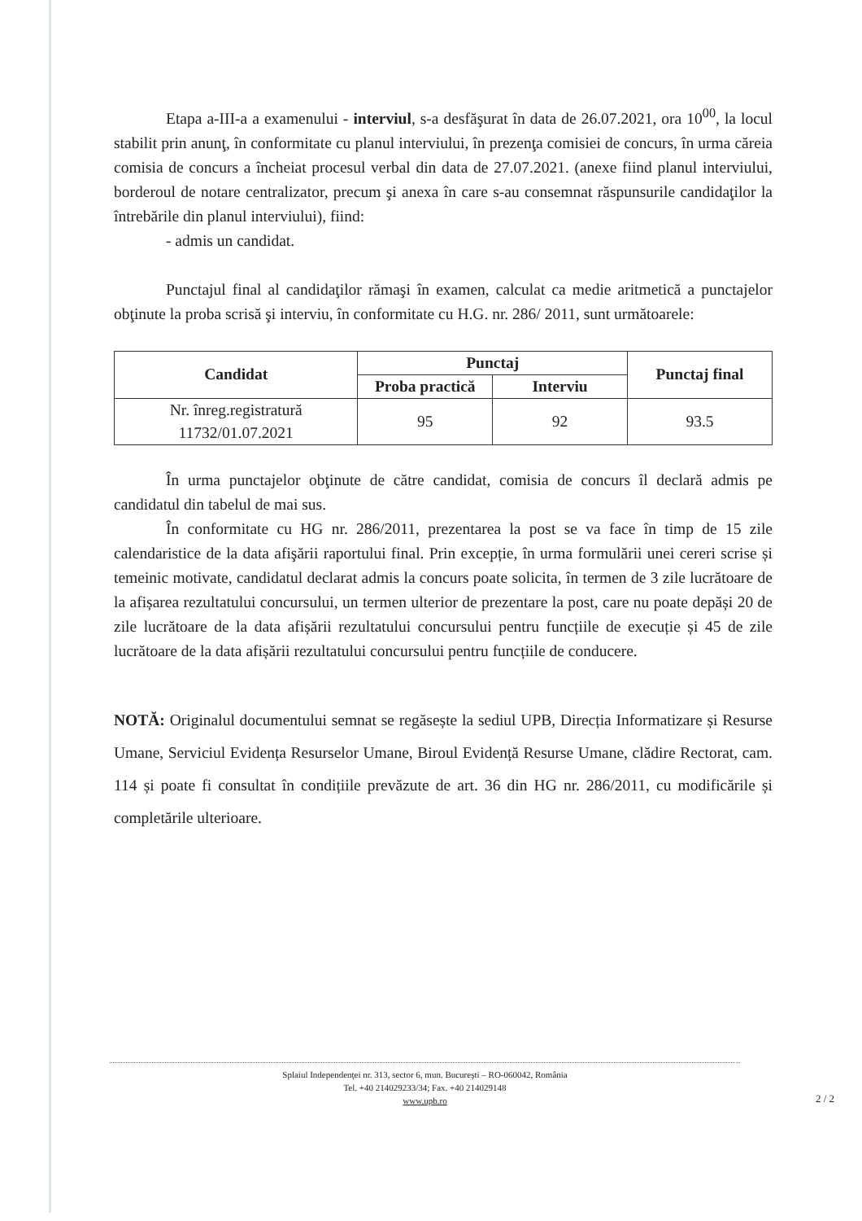Etapa a-III-a a examenului - interviul, s-a desfăşurat în data de 26.07.2021, ora 10<sup>00</sup>, la locul stabilit prin anunţ, în conformitate cu planul interviului, în prezenţa comisiei de concurs, în urma căreia comisia de concurs a încheiat procesul verbal din data de 27.07.2021. (anexe fiind planul interviului, borderoul de notare centralizator, precum şi anexa în care s-au consemnat răspunsurile candidaţilor la întrebările din planul interviului), fiind:
- admis un candidat.
Punctajul final al candidaţilor rămaşi în examen, calculat ca medie aritmetică a punctajelor obţinute la proba scrisă şi interviu, în conformitate cu H.G. nr. 286/ 2011, sunt următoarele:
| Candidat | Punctaj | | Punctaj final |
| --- | --- | --- | --- |
| | Proba practică | Interviu | |
| Nr. înreg.registratură 11732/01.07.2021 | 95 | 92 | 93.5 |
În urma punctajelor obţinute de către candidat, comisia de concurs îl declară admis pe candidatul din tabelul de mai sus.
În conformitate cu HG nr. 286/2011, prezentarea la post se va face în timp de 15 zile calendaristice de la data afişării raportului final. Prin excepție, în urma formulării unei cereri scrise și temeinic motivate, candidatul declarat admis la concurs poate solicita, în termen de 3 zile lucrătoare de la afișarea rezultatului concursului, un termen ulterior de prezentare la post, care nu poate depăși 20 de zile lucrătoare de la data afișării rezultatului concursului pentru funcțiile de execuție și 45 de zile lucrătoare de la data afișării rezultatului concursului pentru funcțiile de conducere.
NOTĂ: Originalul documentului semnat se regăsește la sediul UPB, Direcția Informatizare și Resurse Umane, Serviciul Evidența Resurselor Umane, Biroul Evidență Resurse Umane, clădire Rectorat, cam. 114 și poate fi consultat în condițiile prevăzute de art. 36 din HG nr. 286/2011, cu modificările și completările ulterioare.
Splaiul Independenţei nr. 313, sector 6, mun. Bucureşti – RO-060042, România
Tel. +40 214029233/34; Fax. +40 214029148
www.upb.ro
2 / 2